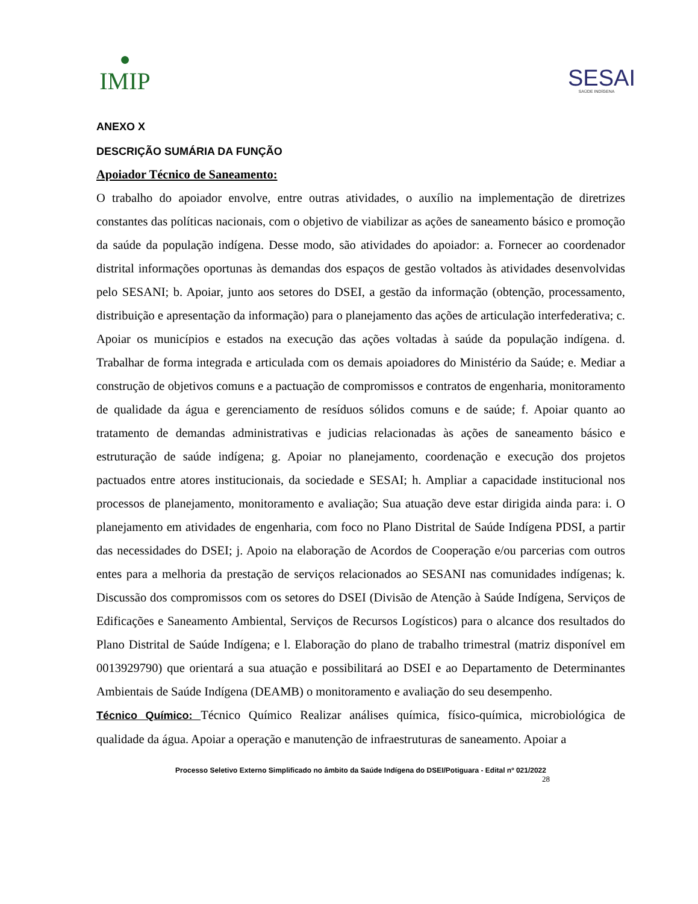●
IMIP
SESAI
SAÚDE INDÍGENA
ANEXO X
DESCRIÇÃO SUMÁRIA DA FUNÇÃO
Apoiador Técnico de Saneamento:
O trabalho do apoiador envolve, entre outras atividades, o auxílio na implementação de diretrizes constantes das políticas nacionais, com o objetivo de viabilizar as ações de saneamento básico e promoção da saúde da população indígena. Desse modo, são atividades do apoiador: a. Fornecer ao coordenador distrital informações oportunas às demandas dos espaços de gestão voltados às atividades desenvolvidas pelo SESANI; b. Apoiar, junto aos setores do DSEI, a gestão da informação (obtenção, processamento, distribuição e apresentação da informação) para o planejamento das ações de articulação interfederativa; c. Apoiar os municípios e estados na execução das ações voltadas à saúde da população indígena. d. Trabalhar de forma integrada e articulada com os demais apoiadores do Ministério da Saúde; e. Mediar a construção de objetivos comuns e a pactuação de compromissos e contratos de engenharia, monitoramento de qualidade da água e gerenciamento de resíduos sólidos comuns e de saúde; f. Apoiar quanto ao tratamento de demandas administrativas e judicias relacionadas às ações de saneamento básico e estruturação de saúde indígena; g. Apoiar no planejamento, coordenação e execução dos projetos pactuados entre atores institucionais, da sociedade e SESAI; h. Ampliar a capacidade institucional nos processos de planejamento, monitoramento e avaliação; Sua atuação deve estar dirigida ainda para: i. O planejamento em atividades de engenharia, com foco no Plano Distrital de Saúde Indígena PDSI, a partir das necessidades do DSEI; j. Apoio na elaboração de Acordos de Cooperação e/ou parcerias com outros entes para a melhoria da prestação de serviços relacionados ao SESANI nas comunidades indígenas; k. Discussão dos compromissos com os setores do DSEI (Divisão de Atenção à Saúde Indígena, Serviços de Edificações e Saneamento Ambiental, Serviços de Recursos Logísticos) para o alcance dos resultados do Plano Distrital de Saúde Indígena; e l. Elaboração do plano de trabalho trimestral (matriz disponível em 0013929790) que orientará a sua atuação e possibilitará ao DSEI e ao Departamento de Determinantes Ambientais de Saúde Indígena (DEAMB) o monitoramento e avaliação do seu desempenho.
Técnico Químico: Técnico Químico Realizar análises química, físico-química, microbiológica de qualidade da água. Apoiar a operação e manutenção de infraestruturas de saneamento. Apoiar a
Processo Seletivo Externo Simplificado no âmbito da Saúde Indígena do DSEI/Potiguara - Edital nº 021/2022
28